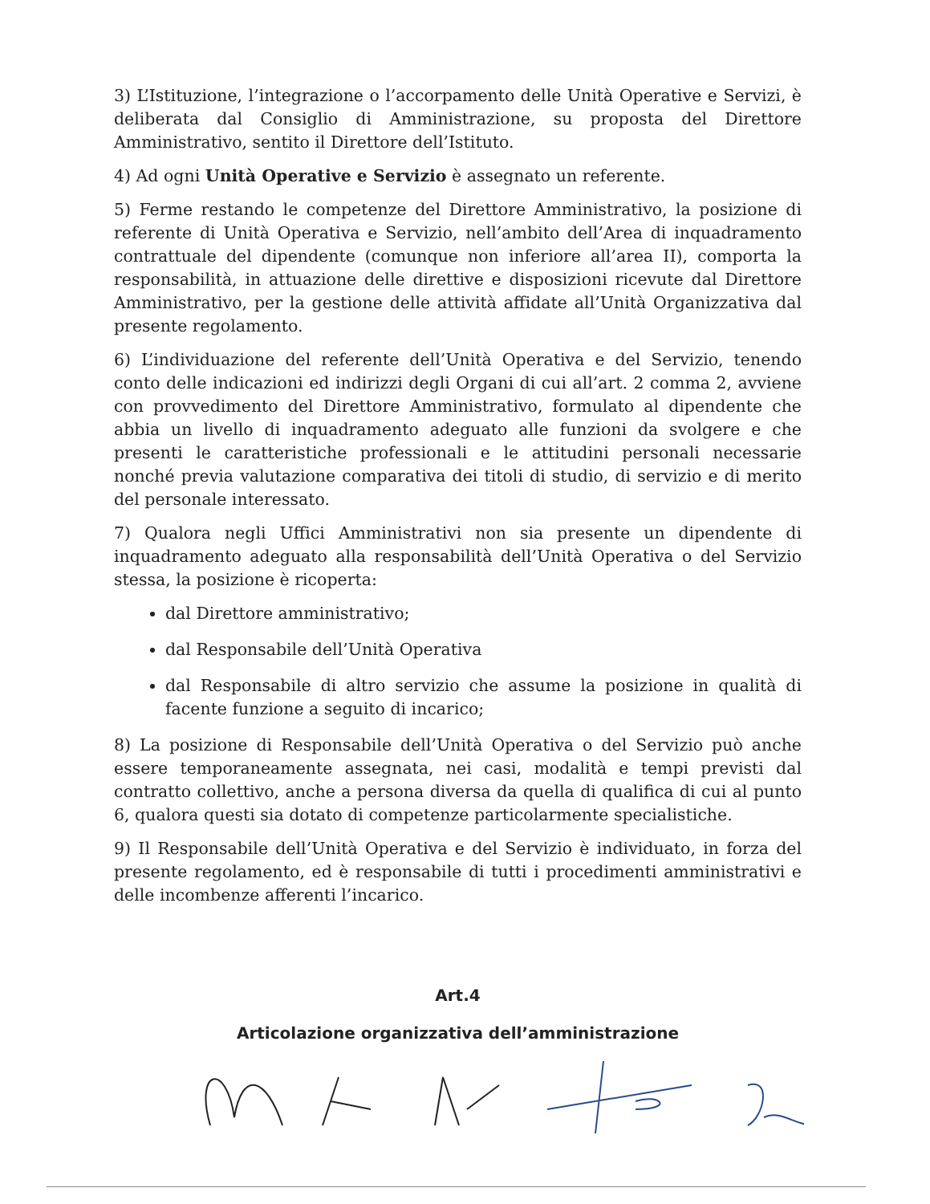3) L’Istituzione, l’integrazione o l’accorpamento delle Unità Operative e Servizi, è deliberata dal Consiglio di Amministrazione, su proposta del Direttore Amministrativo, sentito il Direttore dell’Istituto.
4) Ad ogni Unità Operative e Servizio è assegnato un referente.
5) Ferme restando le competenze del Direttore Amministrativo, la posizione di referente di Unità Operativa e Servizio, nell’ambito dell’Area di inquadramento contrattuale del dipendente (comunque non inferiore all’area II), comporta la responsabilità, in attuazione delle direttive e disposizioni ricevute dal Direttore Amministrativo, per la gestione delle attività affidate all’Unità Organizzativa dal presente regolamento.
6) L’individuazione del referente dell’Unità Operativa e del Servizio, tenendo conto delle indicazioni ed indirizzi degli Organi di cui all’art. 2 comma 2, avviene con provvedimento del Direttore Amministrativo, formulato al dipendente che abbia un livello di inquadramento adeguato alle funzioni da svolgere e che presenti le caratteristiche professionali e le attitudini personali necessarie nonché previa valutazione comparativa dei titoli di studio, di servizio e di merito del personale interessato.
7) Qualora negli Uffici Amministrativi non sia presente un dipendente di inquadramento adeguato alla responsabilità dell’Unità Operativa o del Servizio stessa, la posizione è ricoperta:
dal Direttore amministrativo;
dal Responsabile dell’Unità Operativa
dal Responsabile di altro servizio che assume la posizione in qualità di facente funzione a seguito di incarico;
8) La posizione di Responsabile dell’Unità Operativa o del Servizio può anche essere temporaneamente assegnata, nei casi, modalità e tempi previsti dal contratto collettivo, anche a persona diversa da quella di qualifica di cui al punto 6, qualora questi sia dotato di competenze particolarmente specialistiche.
9) Il Responsabile dell’Unità Operativa e del Servizio è individuato, in forza del presente regolamento, ed è responsabile di tutti i procedimenti amministrativi e delle incombenze afferenti l’incarico.
Art.4
Articolazione organizzativa dell’amministrazione